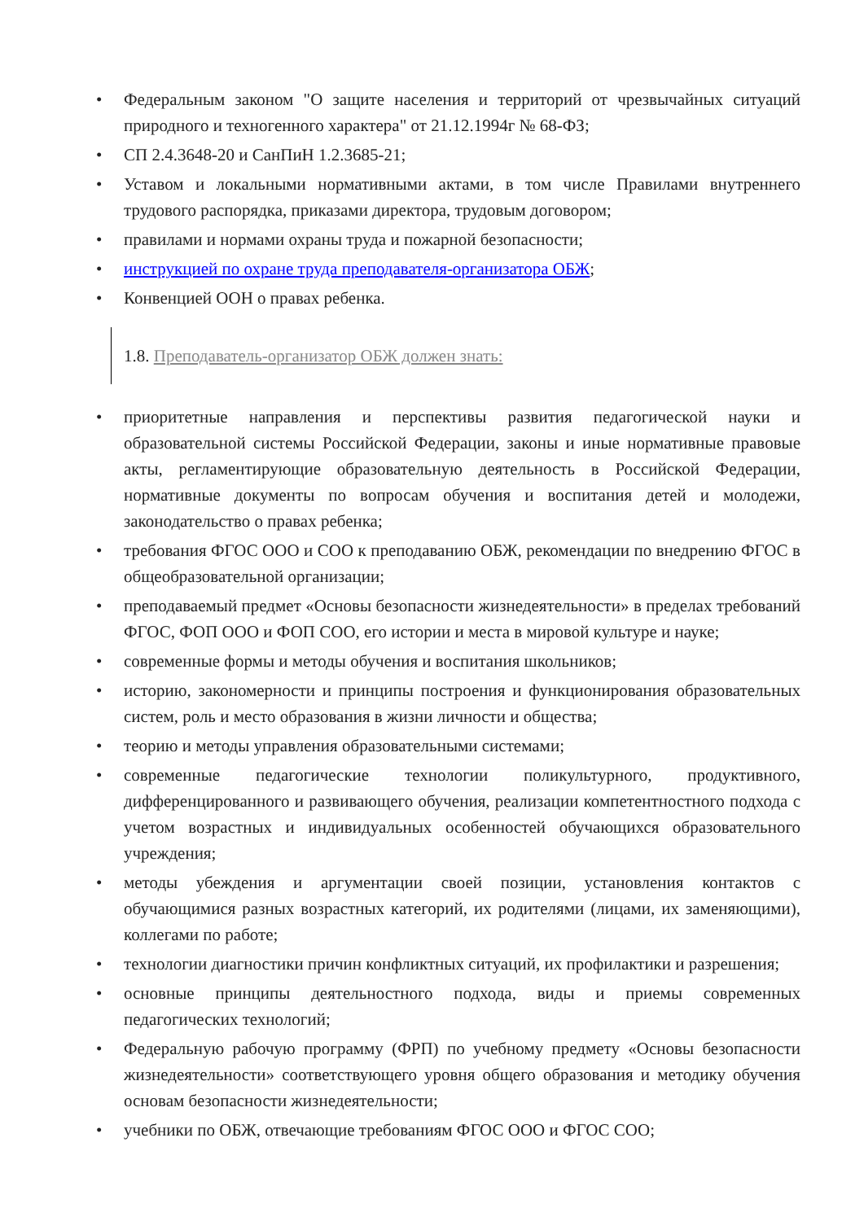• Федеральным законом "О защите населения и территорий от чрезвычайных ситуаций природного и техногенного характера" от 21.12.1994г № 68-ФЗ;
• СП 2.4.3648-20 и СанПиН 1.2.3685-21;
• Уставом и локальными нормативными актами, в том числе Правилами внутреннего трудового распорядка, приказами директора, трудовым договором;
• правилами и нормами охраны труда и пожарной безопасности;
• инструкцией по охране труда преподавателя-организатора ОБЖ;
• Конвенцией ООН о правах ребенка.
1.8. Преподаватель-организатор ОБЖ должен знать:
• приоритетные направления и перспективы развития педагогической науки и образовательной системы Российской Федерации, законы и иные нормативные правовые акты, регламентирующие образовательную деятельность в Российской Федерации, нормативные документы по вопросам обучения и воспитания детей и молодежи, законодательство о правах ребенка;
• требования ФГОС ООО и СОО к преподаванию ОБЖ, рекомендации по внедрению ФГОС в общеобразовательной организации;
• преподаваемый предмет «Основы безопасности жизнедеятельности» в пределах требований ФГОС, ФОП ООО и ФОП СОО, его истории и места в мировой культуре и науке;
• современные формы и методы обучения и воспитания школьников;
• историю, закономерности и принципы построения и функционирования образовательных систем, роль и место образования в жизни личности и общества;
• теорию и методы управления образовательными системами;
• современные педагогические технологии поликультурного, продуктивного, дифференцированного и развивающего обучения, реализации компетентностного подхода с учетом возрастных и индивидуальных особенностей обучающихся образовательного учреждения;
• методы убеждения и аргументации своей позиции, установления контактов с обучающимися разных возрастных категорий, их родителями (лицами, их заменяющими), коллегами по работе;
• технологии диагностики причин конфликтных ситуаций, их профилактики и разрешения;
• основные принципы деятельностного подхода, виды и приемы современных педагогических технологий;
• Федеральную рабочую программу (ФРП) по учебному предмету «Основы безопасности жизнедеятельности» соответствующего уровня общего образования и методику обучения основам безопасности жизнедеятельности;
• учебники по ОБЖ, отвечающие требованиям ФГОС ООО и ФГОС СОО;